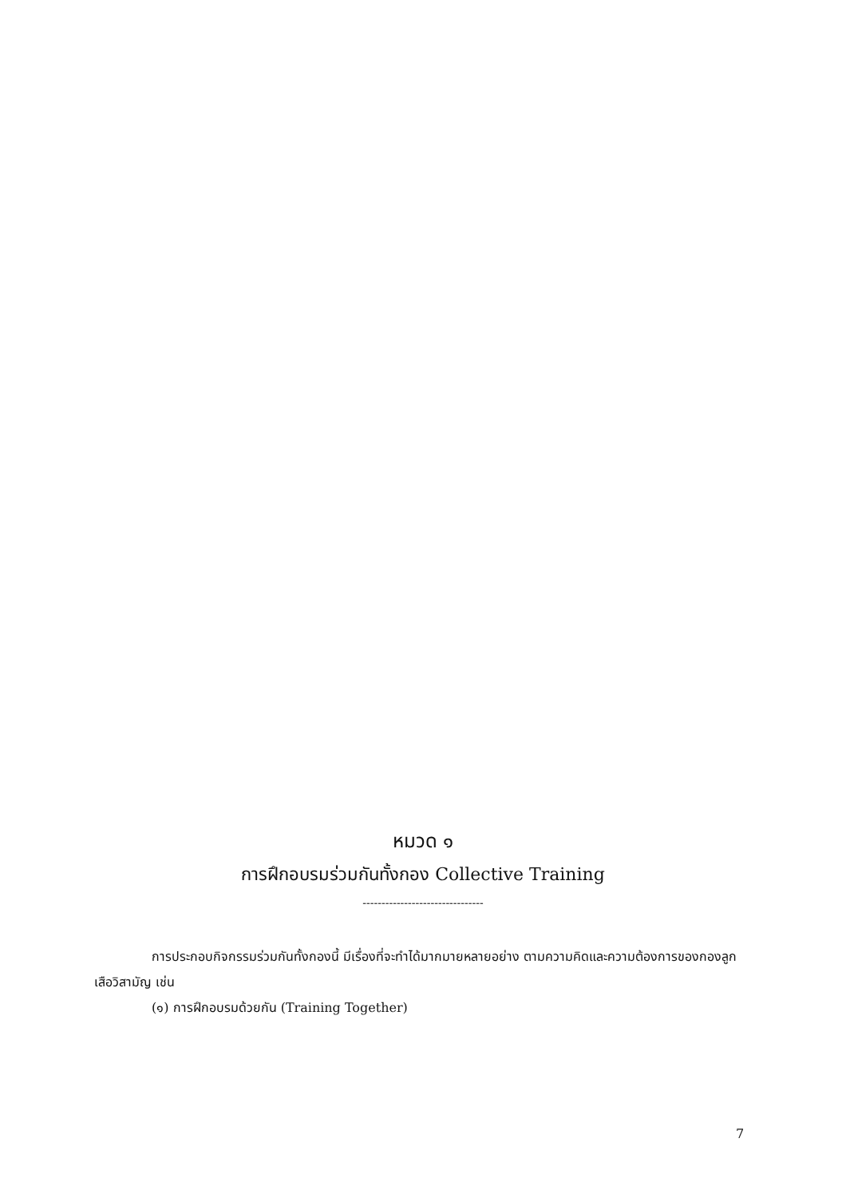หมวด ๑
การฝึกอบรมร่วมกันทั้งกอง Collective Training
--------------------------------
การประกอบกิจกรรมร่วมกันทั้งกองนี้ มีเรื่องที่จะทำได้มากมายหลายอย่าง ตามความคิดและความต้องการของกองลูกเสือวิสามัญ เช่น
(๑) การฝึกอบรมด้วยกัน (Training Together)
7